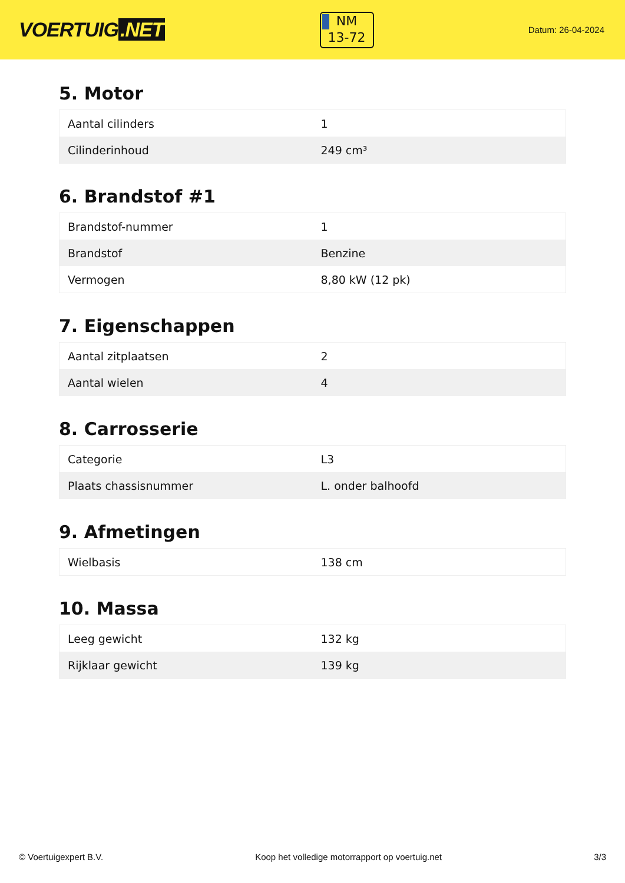VOERTUIG.NET
NM
13-72
Datum: 26-04-2024
5. Motor
| Aantal cilinders | 1 |
| Cilinderinhoud | 249 cm³ |
6. Brandstof #1
| Brandstof-nummer | 1 |
| Brandstof | Benzine |
| Vermogen | 8,80 kW (12 pk) |
7. Eigenschappen
| Aantal zitplaatsen | 2 |
| Aantal wielen | 4 |
8. Carrosserie
| Categorie | L3 |
| Plaats chassisnummer | L. onder balhoofd |
9. Afmetingen
| Wielbasis | 138 cm |
10. Massa
| Leeg gewicht | 132 kg |
| Rijklaar gewicht | 139 kg |
© Voertuigexpert B.V. Koop het volledige motorrapport op voertuig.net 3/3